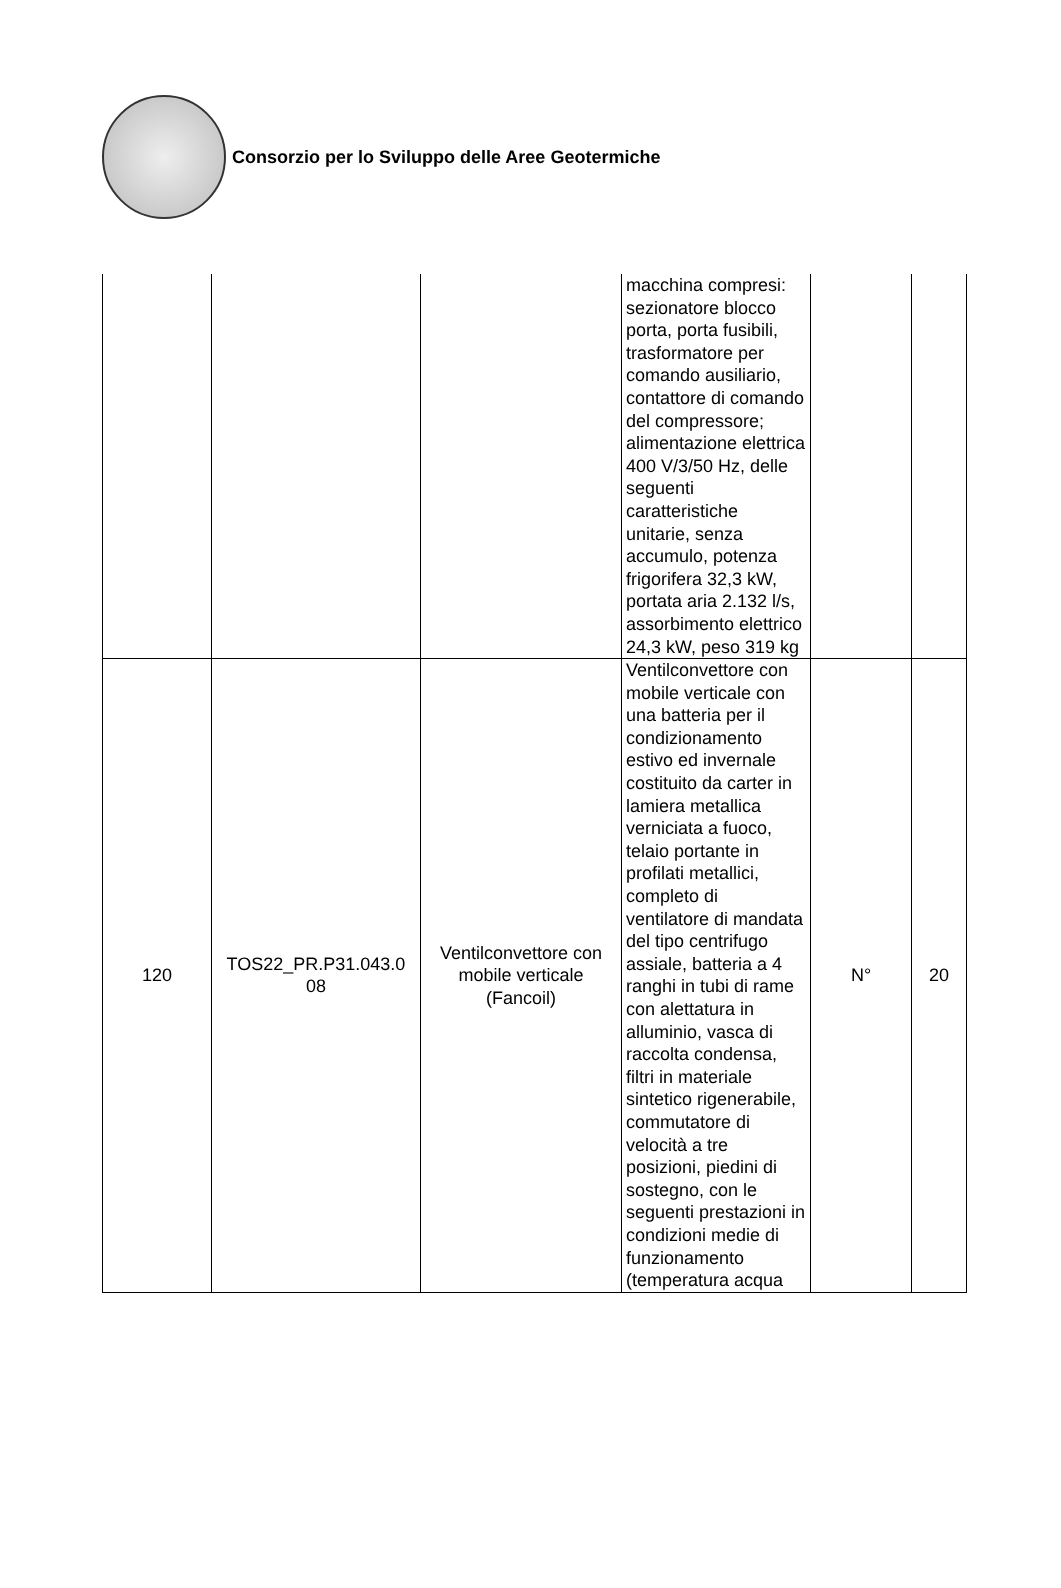Consorzio per lo Sviluppo delle Aree Geotermiche
| | | | macchina compresi: sezionatore blocco porta, porta fusibili, trasformatore per comando ausiliario, contattore di comando del compressore; alimentazione elettrica 400 V/3/50 Hz, delle seguenti caratteristiche unitarie, senza accumulo, potenza frigorifera 32,3 kW, portata aria 2.132 l/s, assorbimento elettrico 24,3 kW, peso 319 kg | | |
| 120 | TOS22_PR.P31.043.0 08 | Ventilconvettore con mobile verticale (Fancoil) | Ventilconvettore con mobile verticale con una batteria per il condizionamento estivo ed invernale costituito da carter in lamiera metallica verniciata a fuoco, telaio portante in profilati metallici, completo di ventilatore di mandata del tipo centrifugo assiale, batteria a 4 ranghi in tubi di rame con alettatura in alluminio, vasca di raccolta condensa, filtri in materiale sintetico rigenerabile, commutatore di velocità a tre posizioni, piedini di sostegno, con le seguenti prestazioni in condizioni medie di funzionamento (temperatura acqua | N° | 20 |